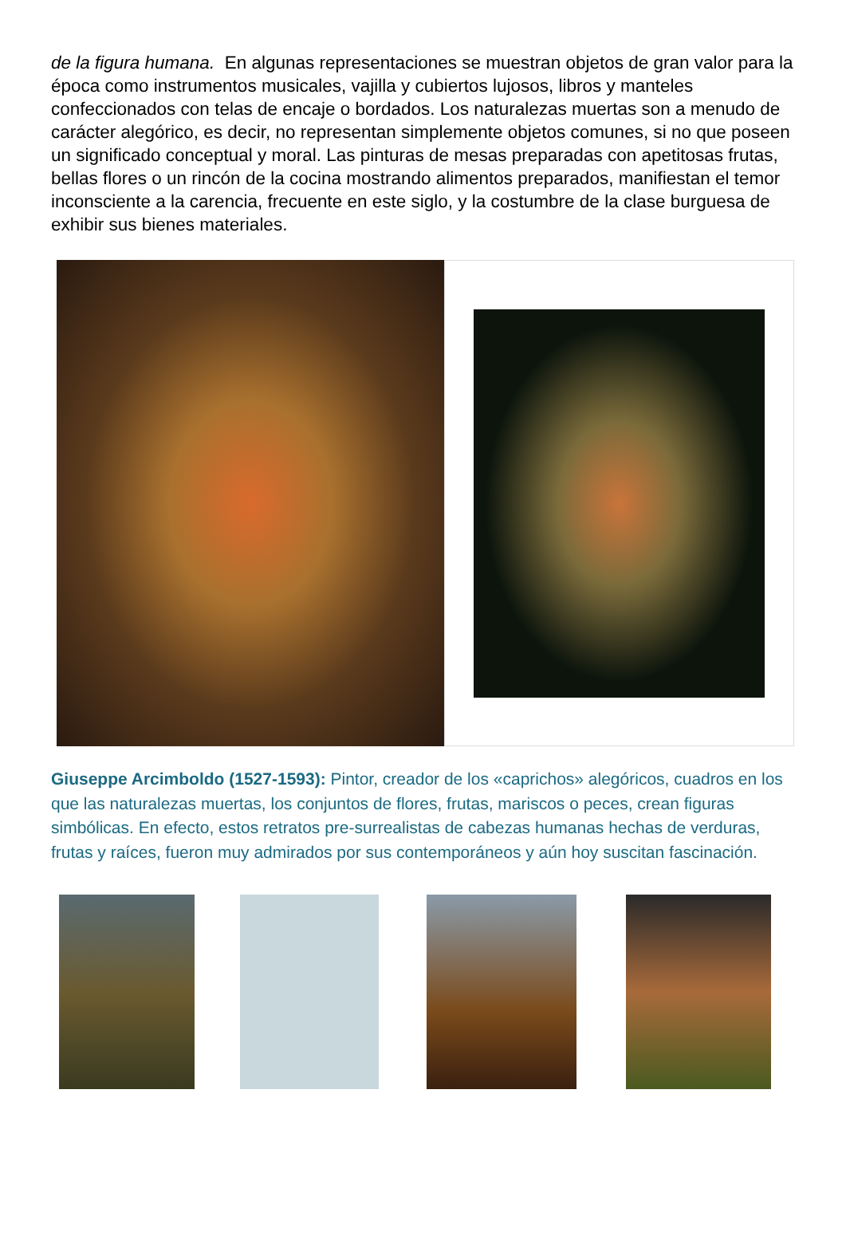de la figura humana. En algunas representaciones se muestran objetos de gran valor para la época como instrumentos musicales, vajilla y cubiertos lujosos, libros y manteles confeccionados con telas de encaje o bordados. Los naturalezas muertas son a menudo de carácter alegórico, es decir, no representan simplemente objetos comunes, si no que poseen un significado conceptual y moral. Las pinturas de mesas preparadas con apetitosas frutas, bellas flores o un rincón de la cocina mostrando alimentos preparados, manifiestan el temor inconsciente a la carencia, frecuente en este siglo, y la costumbre de la clase burguesa de exhibir sus bienes materiales.
Giuseppe Arcimboldo (1527-1593): Pintor, creador de los «caprichos» alegóricos, cuadros en los que las naturalezas muertas, los conjuntos de flores, frutas, mariscos o peces, crean figuras simbólicas. En efecto, estos retratos pre-surrealistas de cabezas humanas hechas de verduras, frutas y raíces, fueron muy admirados por sus contemporáneos y aún hoy suscitan fascinación.